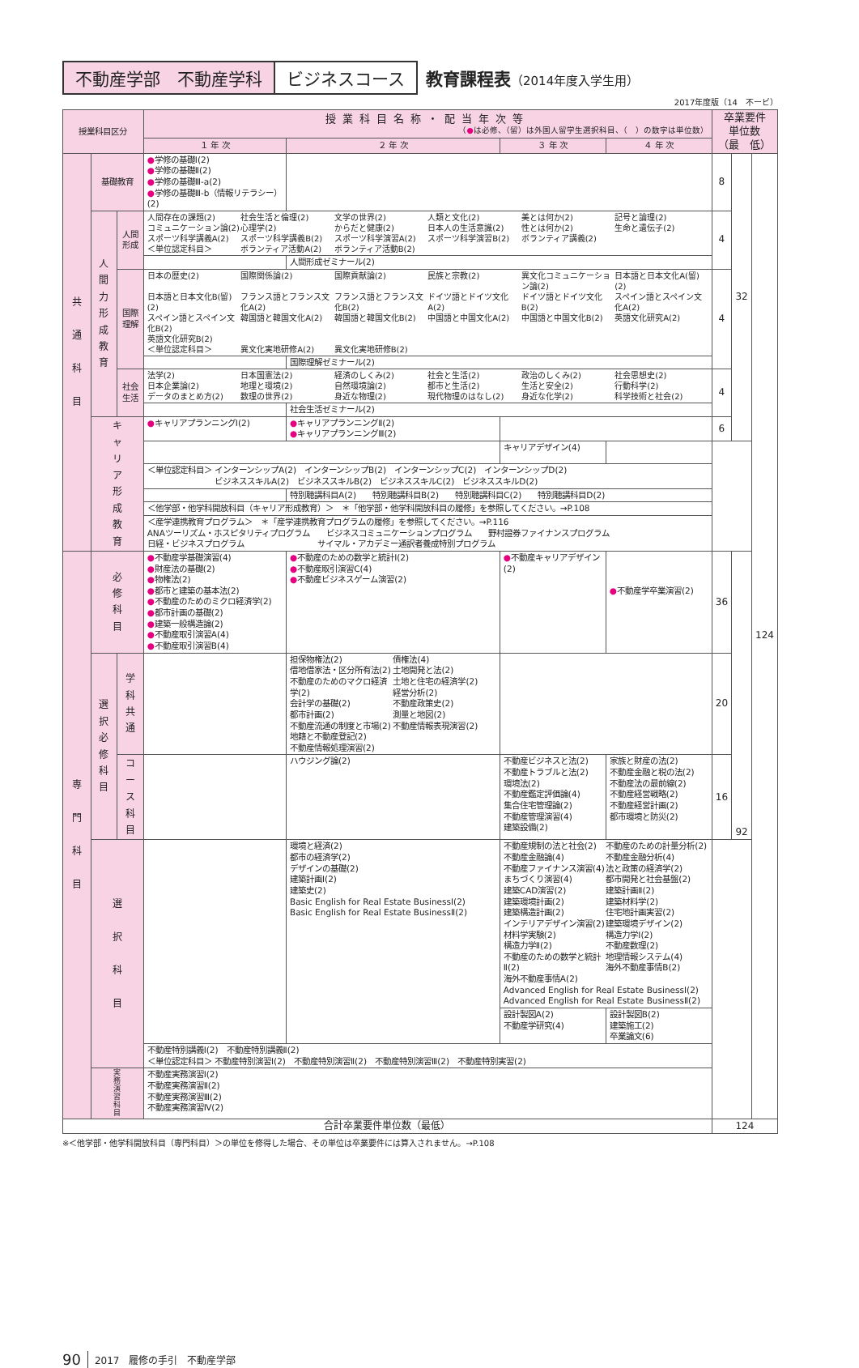不動産学部　不動産学科 ビジネスコース 教育課程表（2014年度入学生用）
2017年度版（14　不ービ）
| 授業科目区分 | | | 授業科目名称・配当年次等 （ ● は必修、（留）は外国人留学生選択科目、（ ）の数字は単位数） | | | | 卒業要件 単位数 （最 低） | | |
| --- | --- | --- | --- | --- | --- | --- | --- | --- | --- |
| | | | １ 年 次 | ２ 年 次 | ３ 年 次 | ４ 年 次 | | | |
| 共 通 科 目 | 基礎教育 | | ● 学修の基礎Ⅰ(2) ● 学修の基礎Ⅱ(2) ● 学修の基礎Ⅲ-a(2) ● 学修の基礎Ⅲ-b（情報リテラシー）(2) | | | | 8 | 32 | 124 |
| | 人間力形成教育 | 人間形成 | 人間存在の課題(2) 社会生活と倫理(2) 文学の世界(2) 人類と文化(2) 美とは何か(2) 記号と論理(2) コミュニケーション論(2) 心理学(2) からだと健康(2) 日本人の生活意識(2) 性とは何か(2) 生命と遺伝子(2) スポーツ科学講義A(2) スポーツ科学講義B(2) スポーツ科学演習A(2) スポーツ科学演習B(2) ボランティア講義(2) ＜単位認定科目＞ ボランティア活動A(2) ボランティア活動B(2) | | | | 4 | | |
| | | | | 人間形成ゼミナール(2) | | | | | |
| | | 国際理解 | 日本の歴史(2) 国際関係論(2) 国際貢献論(2) 民族と宗教(2) 異文化コミュニケーション論(2) 日本語と日本文化A(留)(2) 日本語と日本文化B(留)(2) フランス語とフランス文化A(2) フランス語とフランス文化B(2) ドイツ語とドイツ文化A(2) ドイツ語とドイツ文化B(2) スペイン語とスペイン文化A(2) スペイン語とスペイン文化B(2) 韓国語と韓国文化A(2) 韓国語と韓国文化B(2) 中国語と中国文化A(2) 中国語と中国文化B(2) 英語文化研究A(2) 英語文化研究B(2) ＜単位認定科目＞ 異文化実地研修A(2) 異文化実地研修B(2) | | | | 4 | | |
| | | | | 国際理解ゼミナール(2) | | | | | |
| | | 社会生活 | 法学(2) 日本国憲法(2) 経済のしくみ(2) 社会と生活(2) 政治のしくみ(2) 社会思想史(2) 日本企業論(2) 地理と環境(2) 自然環境論(2) 都市と生活(2) 生活と安全(2) 行動科学(2) データのまとめ方(2) 数理の世界(2) 身近な物理(2) 現代物理のはなし(2) 身近な化学(2) 科学技術と社会(2) | | | | 4 | | |
| | | | | 社会生活ゼミナール(2) | | | | | |
| | キャリア形成教育 | | ● キャリアプランニングⅠ(2) | ● キャリアプランニングⅡ(2) ● キャリアプランニングⅢ(2) | | | 6 | | |
| | | | | | キャリアデザイン(4) | | | | |
| | | | ＜単位認定科目＞ インターンシップA(2) インターンシップB(2) インターンシップC(2) インターンシップD(2) ビジネススキルA(2) ビジネススキルB(2) ビジネススキルC(2) ビジネススキルD(2) | | | | | | |
| | | | | 特別聴講科目A(2) 特別聴講科目B(2) 特別聴講科目C(2) 特別聴講科目D(2) | | | | | |
| | | | ＜他学部・他学科開放科目（キャリア形成教育）＞ ＊「他学部・他学科開放科目の履修」を参照してください。→P.108 | | | | | | |
| | | | ＜産学連携教育プログラム＞ ＊「産学連携教育プログラムの履修」を参照してください。→P.116 ANAツーリズム・ホスピタリティプログラム ビジネスコミュニケーションプログラム 野村證券ファイナンスプログラム 日経・ビジネスプログラム サイマル・アカデミー通訳者養成特別プログラム | | | | | | |
| 専 門 科 目 | 必 修 科 目 | | ● 不動産学基礎演習(4) ● 財産法の基礎(2) ● 物権法(2) ● 都市と建築の基本法(2) ● 不動産のためのミクロ経済学(2) ● 都市計画の基礎(2) ● 建築一般構造論(2) ● 不動産取引演習A(4) ● 不動産取引演習B(4) | ● 不動産のための数学と統計Ⅰ(2) ● 不動産取引演習C(4) ● 不動産ビジネスゲーム演習(2) | ● 不動産キャリアデザイン(2) | ● 不動産学卒業演習(2) | 36 | 92 | |
| | 選択必修科目 | 学科共通 | | 担保物権法(2) 借地借家法・区分所有法(2) 不動産のためのマクロ経済学(2) 会計学の基礎(2) 都市計画(2) 不動産流通の制度と市場(2) 地籍と不動産登記(2) 不動産情報処理演習(2) 債権法(4) 土地開発と法(2) 土地と住宅の経済学(2) 経営分析(2) 不動産政策史(2) 測量と地図(2) 不動産情報表現演習(2) | | | 20 | | |
| | | コース科目 | | ハウジング論(2) | 不動産ビジネスと法(2) 不動産トラブルと法(2) 環境法(2) 不動産鑑定評価論(4) 集合住宅管理論(2) 不動産管理演習(4) 建築設備(2) | 家族と財産の法(2) 不動産金融と税の法(2) 不動産法の最前線(2) 不動産経営戦略(2) 不動産経営計画(2) 都市環境と防災(2) | 16 | | |
| | 選 択 科 目 | | | 環境と経済(2) 都市の経済学(2) デザインの基礎(2) 建築計画Ⅰ(2) 建築史(2) Basic English for Real Estate BusinessⅠ(2) Basic English for Real Estate BusinessⅡ(2) | 不動産規制の法と社会(2) 不動産金融論(4) 不動産ファイナンス演習(4) まちづくり演習(4) 建築CAD演習(2) 建築環境計画(2) 建築構造計画(2) インテリアデザイン演習(2) 材料学実験(2) 構造力学Ⅱ(2) 不動産のための数学と統計Ⅱ(2) 海外不動産事情A(2) 不動産のための計量分析(2) 不動産金融分析(4) 法と政策の経済学(2) 都市開発と社会基盤(2) 建築計画Ⅱ(2) 建築材料学(2) 住宅地計画実習(2) 建築環境デザイン(2) 構造力学Ⅰ(2) 不動産数理(2) 地理情報システム(4) 海外不動産事情B(2) Advanced English for Real Estate BusinessⅠ(2) Advanced English for Real Estate BusinessⅡ(2) | | | | |
| | | | | | 設計製図A(2) 不動産学研究(4) | 設計製図B(2) 建築施工(2) 卒業論文(6) | | | |
| | | | 不動産特別講義Ⅰ(2) 不動産特別講義Ⅱ(2) ＜単位認定科目＞ 不動産特別演習Ⅰ(2) 不動産特別演習Ⅱ(2) 不動産特別演習Ⅲ(2) 不動産特別実習(2) | | | | | | |
| | 実務演習科目 | | 不動産実務演習Ⅰ(2) 不動産実務演習Ⅱ(2) 不動産実務演習Ⅲ(2) 不動産実務演習Ⅳ(2) | | | | | | |
| 合計卒業要件単位数（最低） | | | | | | | 124 | | |
※＜他学部・他学科開放科目（専門科目）＞の単位を修得した場合、その単位は卒業要件には算入されません。→P.108
90 2017　履修の手引　不動産学部